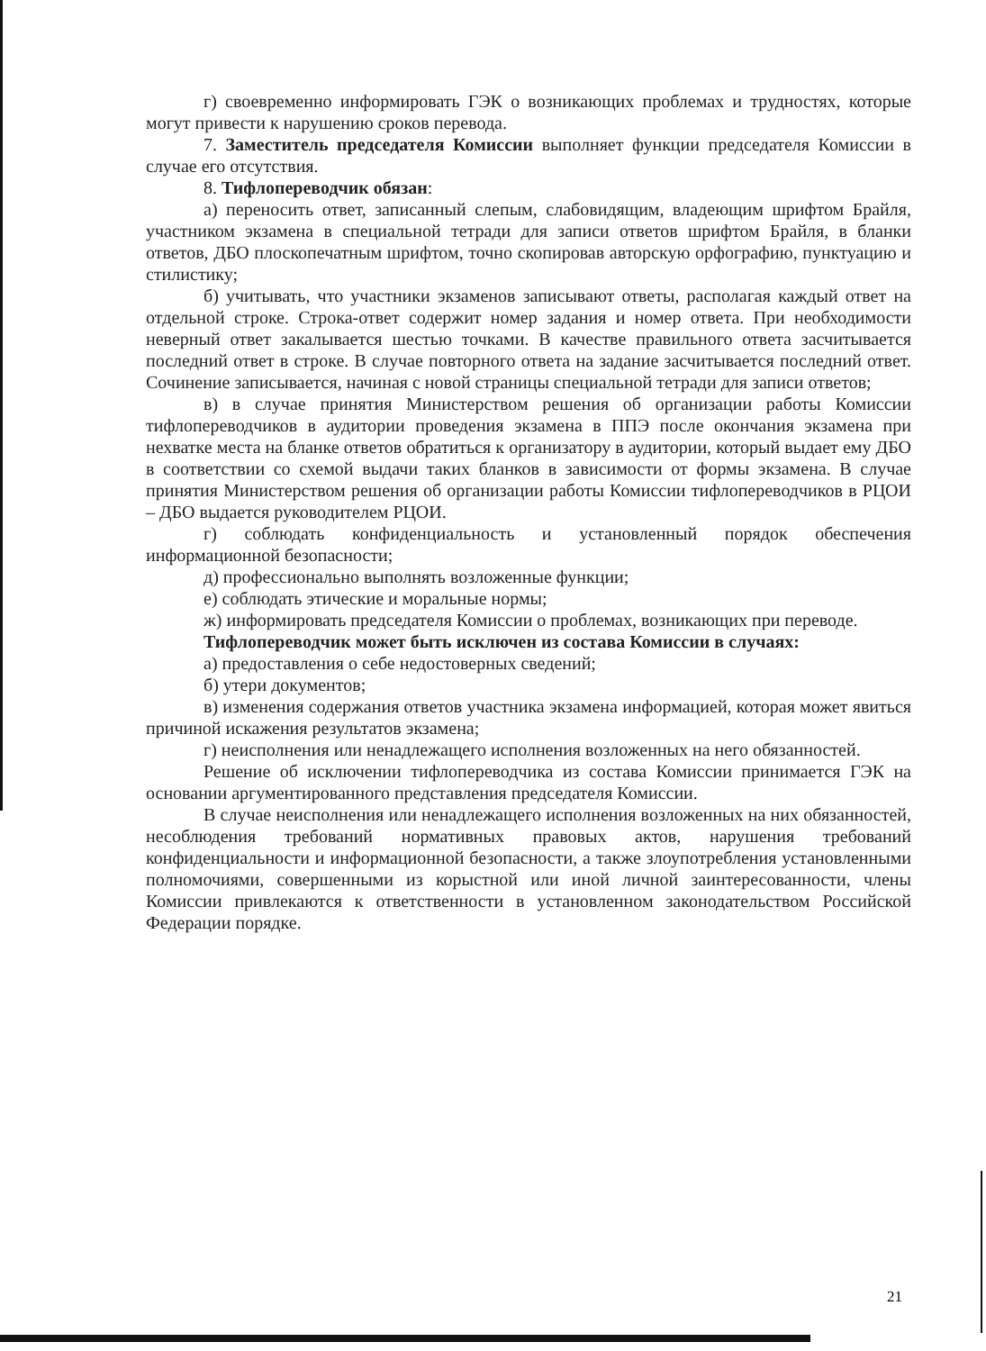г) своевременно информировать ГЭК о возникающих проблемах и трудностях, которые могут привести к нарушению сроков перевода.
7. Заместитель председателя Комиссии выполняет функции председателя Комиссии в случае его отсутствия.
8. Тифлопереводчик обязан:
а) переносить ответ, записанный слепым, слабовидящим, владеющим шрифтом Брайля, участником экзамена в специальной тетради для записи ответов шрифтом Брайля, в бланки ответов, ДБО плоскопечатным шрифтом, точно скопировав авторскую орфографию, пунктуацию и стилистику;
б) учитывать, что участники экзаменов записывают ответы, располагая каждый ответ на отдельной строке. Строка-ответ содержит номер задания и номер ответа. При необходимости неверный ответ закалывается шестью точками. В качестве правильного ответа засчитывается последний ответ в строке. В случае повторного ответа на задание засчитывается последний ответ. Сочинение записывается, начиная с новой страницы специальной тетради для записи ответов;
в) в случае принятия Министерством решения об организации работы Комиссии тифлопереводчиков в аудитории проведения экзамена в ППЭ после окончания экзамена при нехватке места на бланке ответов обратиться к организатору в аудитории, который выдает ему ДБО в соответствии со схемой выдачи таких бланков в зависимости от формы экзамена. В случае принятия Министерством решения об организации работы Комиссии тифлопереводчиков в РЦОИ – ДБО выдается руководителем РЦОИ.
г) соблюдать конфиденциальность и установленный порядок обеспечения информационной безопасности;
д) профессионально выполнять возложенные функции;
е) соблюдать этические и моральные нормы;
ж) информировать председателя Комиссии о проблемах, возникающих при переводе.
Тифлопереводчик может быть исключен из состава Комиссии в случаях:
а) предоставления о себе недостоверных сведений;
б) утери документов;
в) изменения содержания ответов участника экзамена информацией, которая может явиться причиной искажения результатов экзамена;
г) неисполнения или ненадлежащего исполнения возложенных на него обязанностей.
Решение об исключении тифлопереводчика из состава Комиссии принимается ГЭК на основании аргументированного представления председателя Комиссии.
В случае неисполнения или ненадлежащего исполнения возложенных на них обязанностей, несоблюдения требований нормативных правовых актов, нарушения требований конфиденциальности и информационной безопасности, а также злоупотребления установленными полномочиями, совершенными из корыстной или иной личной заинтересованности, члены Комиссии привлекаются к ответственности в установленном законодательством Российской Федерации порядке.
21